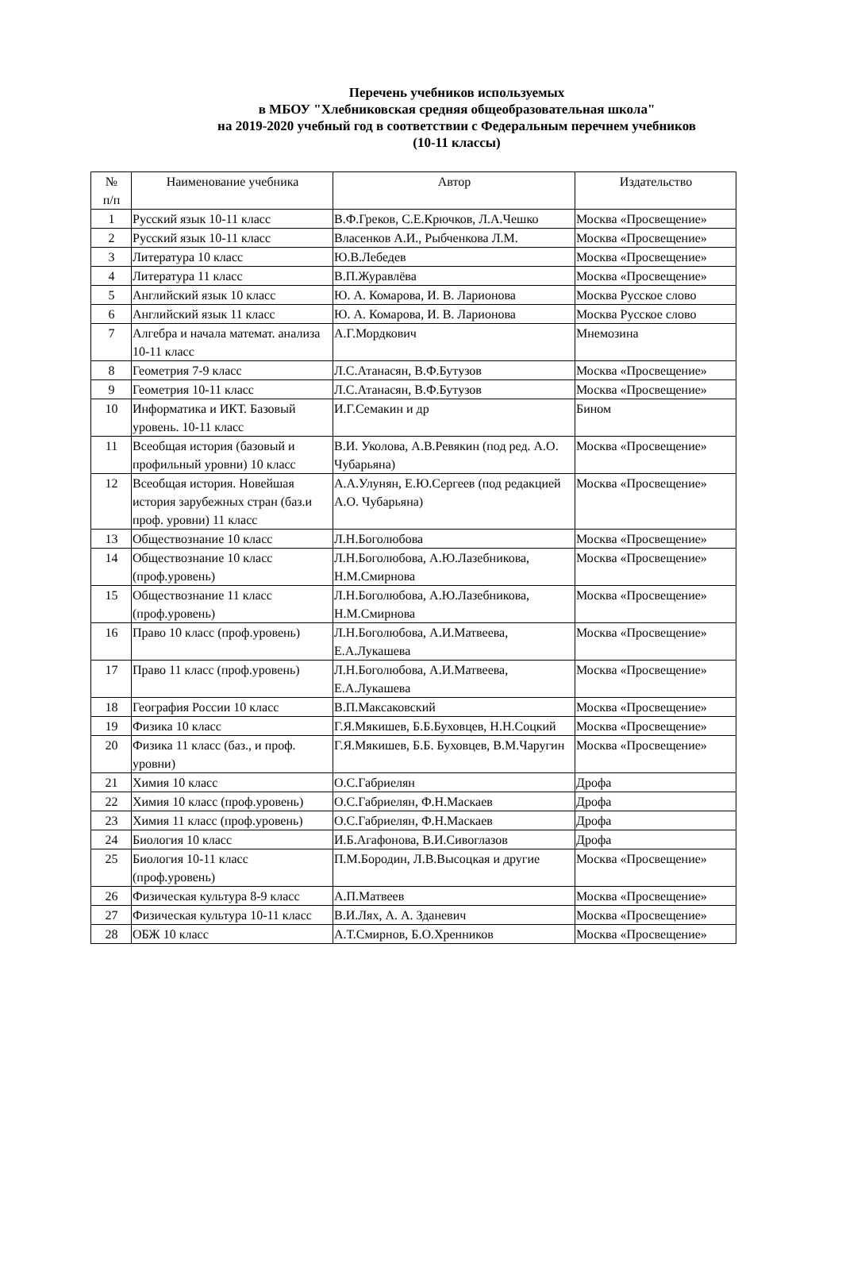Перечень учебников используемых
в МБОУ "Хлебниковская средняя общеобразовательная школа"
на 2019-2020 учебный год в соответствии с Федеральным перечнем учебников
(10-11 классы)
| № п/п | Наименование учебника | Автор | Издательство |
| --- | --- | --- | --- |
| 1 | Русский язык 10-11 класс | В.Ф.Греков, С.Е.Крючков, Л.А.Чешко | Москва «Просвещение» |
| 2 | Русский язык 10-11 класс | Власенков А.И., Рыбченкова Л.М. | Москва «Просвещение» |
| 3 | Литература 10 класс | Ю.В.Лебедев | Москва «Просвещение» |
| 4 | Литература 11 класс | В.П.Журавлёва | Москва «Просвещение» |
| 5 | Английский язык 10 класс | Ю. А. Комарова, И. В. Ларионова | Москва Русское слово |
| 6 | Английский язык 11 класс | Ю. А. Комарова, И. В. Ларионова | Москва Русское слово |
| 7 | Алгебра и начала математ. анализа 10-11 класс | А.Г.Мордкович | Мнемозина |
| 8 | Геометрия 7-9 класс | Л.С.Атанасян, В.Ф.Бутузов | Москва «Просвещение» |
| 9 | Геометрия 10-11 класс | Л.С.Атанасян, В.Ф.Бутузов | Москва «Просвещение» |
| 10 | Информатика и ИКТ. Базовый уровень. 10-11 класс | И.Г.Семакин и др | Бином |
| 11 | Всеобщая история (базовый и профильный уровни) 10 класс | В.И. Уколова, А.В.Ревякин (под ред. А.О. Чубарьяна) | Москва «Просвещение» |
| 12 | Всеобщая история. Новейшая история зарубежных стран (баз.и проф. уровни) 11 класс | А.А.Улунян, Е.Ю.Сергеев (под редакцией А.О. Чубарьяна) | Москва «Просвещение» |
| 13 | Обществознание 10 класс | Л.Н.Боголюбова | Москва «Просвещение» |
| 14 | Обществознание 10 класс (проф.уровень) | Л.Н.Боголюбова, А.Ю.Лазебникова, Н.М.Смирнова | Москва «Просвещение» |
| 15 | Обществознание 11 класс (проф.уровень) | Л.Н.Боголюбова, А.Ю.Лазебникова, Н.М.Смирнова | Москва «Просвещение» |
| 16 | Право 10 класс (проф.уровень) | Л.Н.Боголюбова, А.И.Матвеева, Е.А.Лукашева | Москва «Просвещение» |
| 17 | Право 11 класс (проф.уровень) | Л.Н.Боголюбова, А.И.Матвеева, Е.А.Лукашева | Москва «Просвещение» |
| 18 | География России 10 класс | В.П.Максаковский | Москва «Просвещение» |
| 19 | Физика 10 класс | Г.Я.Мякишев, Б.Б.Буховцев, Н.Н.Соцкий | Москва «Просвещение» |
| 20 | Физика 11 класс (баз., и проф. уровни) | Г.Я.Мякишев, Б.Б. Буховцев, В.М.Чаругин | Москва «Просвещение» |
| 21 | Химия 10 класс | О.С.Габриелян | Дрофа |
| 22 | Химия 10 класс (проф.уровень) | О.С.Габриелян, Ф.Н.Маскаев | Дрофа |
| 23 | Химия 11 класс (проф.уровень) | О.С.Габриелян, Ф.Н.Маскаев | Дрофа |
| 24 | Биология 10 класс | И.Б.Агафонова, В.И.Сивоглазов | Дрофа |
| 25 | Биология 10-11 класс (проф.уровень) | П.М.Бородин, Л.В.Высоцкая и другие | Москва «Просвещение» |
| 26 | Физическая культура 8-9 класс | А.П.Матвеев | Москва «Просвещение» |
| 27 | Физическая культура 10-11 класс | В.И.Лях, А. А. Зданевич | Москва «Просвещение» |
| 28 | ОБЖ 10 класс | А.Т.Смирнов, Б.О.Хренников | Москва «Просвещение» |